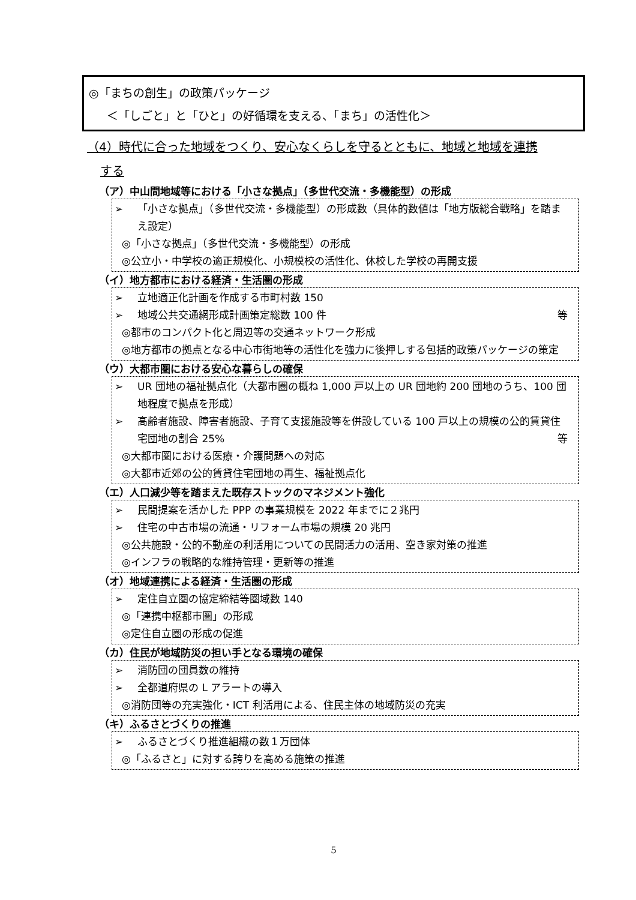◎「まちの創生」の政策パッケージ
＜「しごと」と「ひと」の好循環を支える、「まち」の活性化＞
（4）時代に合った地域をつくり、安心なくらしを守るとともに、地域と地域を連携
する
（ア）中山間地域等における「小さな拠点」（多世代交流・多機能型）の形成
➢ 「小さな拠点」（多世代交流・多機能型）の形成数（具体的数値は「地方版総合戦略」を踏まえ設定）
◎「小さな拠点」（多世代交流・多機能型）の形成
◎公立小・中学校の適正規模化、小規模校の活性化、休校した学校の再開支援
（イ）地方都市における経済・生活圏の形成
➢ 立地適正化計画を作成する市町村数 150
➢ 地域公共交通網形成計画策定総数 100 件 等
◎都市のコンパクト化と周辺等の交通ネットワーク形成
◎地方都市の拠点となる中心市街地等の活性化を強力に後押しする包括的政策パッケージの策定
（ウ）大都市圏における安心な暮らしの確保
➢ UR 団地の福祉拠点化（大都市圏の概ね 1,000 戸以上の UR 団地約 200 団地のうち、100 団地程度で拠点を形成）
➢ 高齢者施設、障害者施設、子育て支援施設等を併設している 100 戸以上の規模の公的賃貸住宅団地の割合 25% 等
◎大都市圏における医療・介護問題への対応
◎大都市近郊の公的賃貸住宅団地の再生、福祉拠点化
（エ）人口減少等を踏まえた既存ストックのマネジメント強化
➢ 民間提案を活かした PPP の事業規模を 2022 年までに２兆円
➢ 住宅の中古市場の流通・リフォーム市場の規模 20 兆円
◎公共施設・公的不動産の利活用についての民間活力の活用、空き家対策の推進
◎インフラの戦略的な維持管理・更新等の推進
（オ）地域連携による経済・生活圏の形成
➢ 定住自立圏の協定締結等圏域数 140
◎「連携中枢都市圏」の形成
◎定住自立圏の形成の促進
（カ）住民が地域防災の担い手となる環境の確保
➢ 消防団の団員数の維持
➢ 全都道府県の L アラートの導入
◎消防団等の充実強化・ICT 利活用による、住民主体の地域防災の充実
（キ）ふるさとづくりの推進
➢ ふるさとづくり推進組織の数１万団体
◎「ふるさと」に対する誇りを高める施策の推進
5